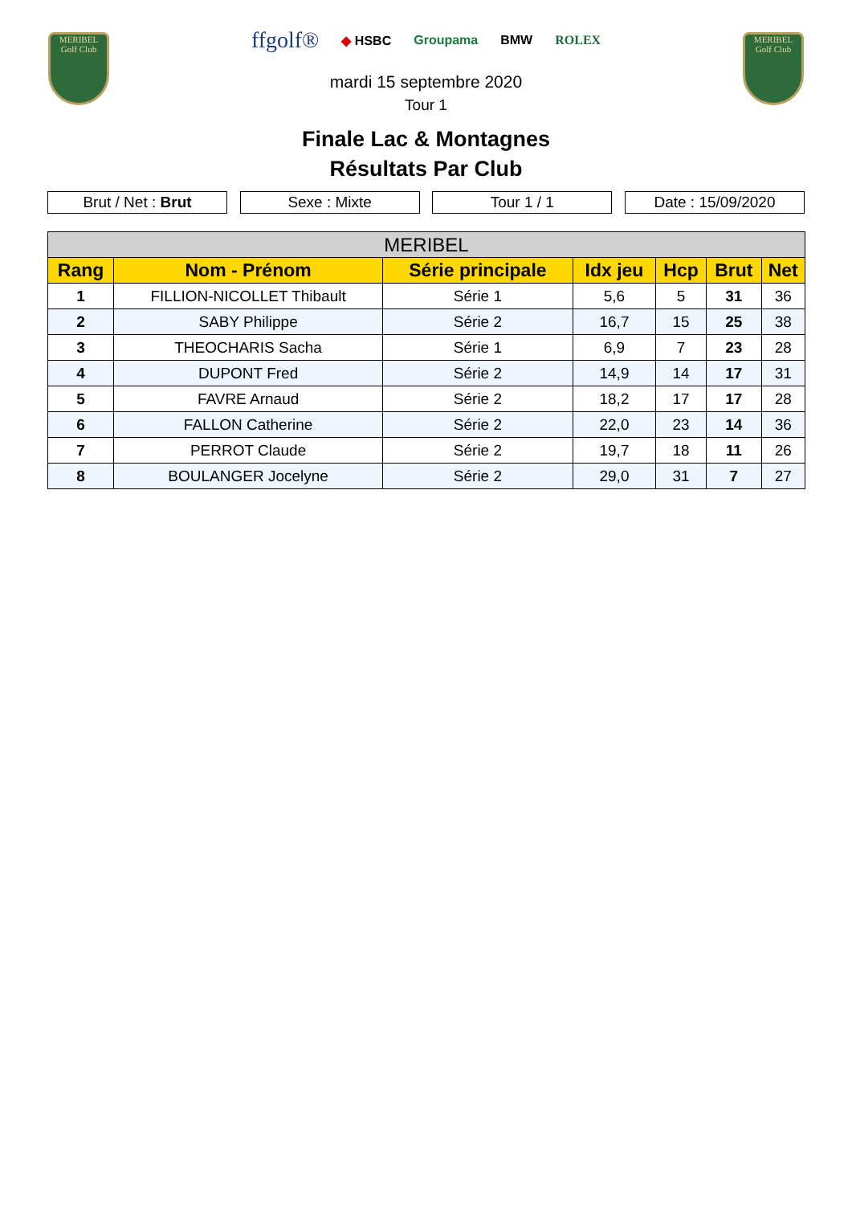MERIBEL
Golf Club
ffgolf® ◆ HSBC Groupama BMW ROLEX
mardi 15 septembre 2020
Tour 1
MERIBEL
Golf Club
Finale Lac & Montagnes
Résultats Par Club
Brut / Net : Brut Sexe : Mixte Tour 1 / 1 Date : 15/09/2020
| MERIBEL | | | | | | |
| --- | --- | --- | --- | --- | --- | --- |
| Rang | Nom - Prénom | Série principale | Idx jeu | Hcp | Brut | Net |
| 1 | FILLION-NICOLLET Thibault | Série 1 | 5,6 | 5 | 31 | 36 |
| 2 | SABY Philippe | Série 2 | 16,7 | 15 | 25 | 38 |
| 3 | THEOCHARIS Sacha | Série 1 | 6,9 | 7 | 23 | 28 |
| 4 | DUPONT Fred | Série 2 | 14,9 | 14 | 17 | 31 |
| 5 | FAVRE Arnaud | Série 2 | 18,2 | 17 | 17 | 28 |
| 6 | FALLON Catherine | Série 2 | 22,0 | 23 | 14 | 36 |
| 7 | PERROT Claude | Série 2 | 19,7 | 18 | 11 | 26 |
| 8 | BOULANGER Jocelyne | Série 2 | 29,0 | 31 | 7 | 27 |